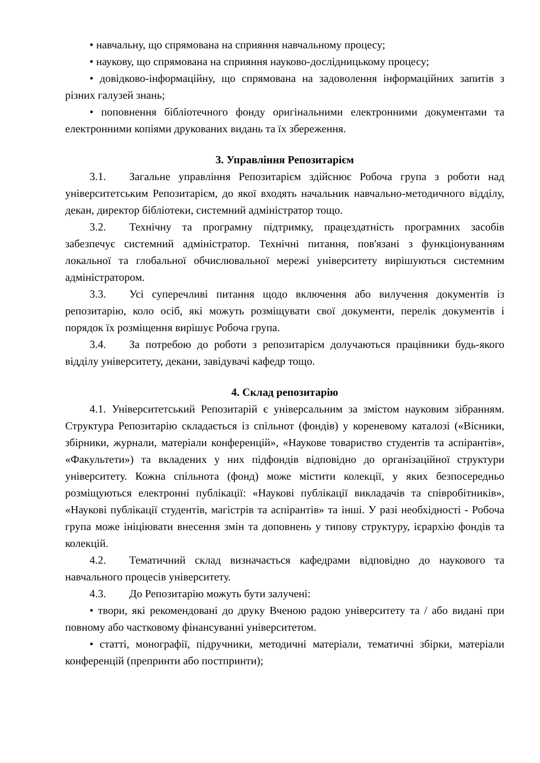• навчальну, що спрямована на сприяння навчальному процесу;
• наукову, що спрямована на сприяння науково-дослідницькому процесу;
• довідково-інформаційну, що спрямована на задоволення інформаційних запитів з різних галузей знань;
• поповнення бібліотечного фонду оригінальними електронними документами та електронними копіями друкованих видань та їх збереження.
3. Управління Репозитарієм
3.1. Загальне управління Репозитарієм здійснює Робоча група з роботи над університетським Репозитарієм, до якої входять начальник навчально-методичного відділу, декан, директор бібліотеки, системний адміністратор тощо.
3.2. Технічну та програмну підтримку, працездатність програмних засобів забезпечує системний адміністратор. Технічні питання, пов'язані з функціонуванням локальної та глобальної обчислювальної мережі університету вирішуються системним адміністратором.
3.3. Усі суперечливі питання щодо включення або вилучення документів із репозитарію, коло осіб, які можуть розміщувати свої документи, перелік документів і порядок їх розміщення вирішує Робоча група.
3.4. За потребою до роботи з репозитарієм долучаються працівники будь-якого відділу університету, декани, завідувачі кафедр тощо.
4. Склад репозитарію
4.1. Університетський Репозитарій є універсальним за змістом науковим зібранням. Структура Репозитарію складається із спільнот (фондів) у кореневому каталозі («Вісники, збірники, журнали, матеріали конференцій», «Наукове товариство студентів та аспірантів», «Факультети») та вкладених у них підфондів відповідно до організаційної структури університету. Кожна спільнота (фонд) може містити колекції, у яких безпосередньо розміщуються електронні публікації: «Наукові публікації викладачів та співробітників», «Наукові публікації студентів, магістрів та аспірантів» та інші. У разі необхідності - Робоча група може ініціювати внесення змін та доповнень у типову структуру, ієрархію фондів та колекцій.
4.2. Тематичний склад визначається кафедрами відповідно до наукового та навчального процесів університету.
4.3. До Репозитарію можуть бути залучені:
• твори, які рекомендовані до друку Вченою радою університету та / або видані при повному або частковому фінансуванні університетом.
• статті, монографії, підручники, методичні матеріали, тематичні збірки, матеріали конференцій (препринти або постпринти);